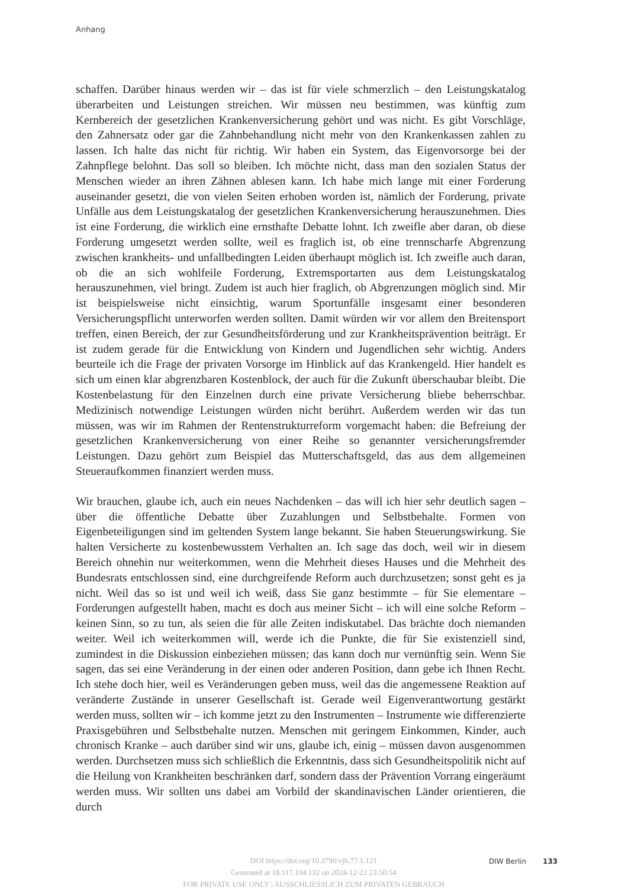Anhang
schaffen. Darüber hinaus werden wir – das ist für viele schmerzlich – den Leistungskatalog überarbeiten und Leistungen streichen. Wir müssen neu bestimmen, was künftig zum Kernbereich der gesetzlichen Krankenversicherung gehört und was nicht. Es gibt Vorschläge, den Zahnersatz oder gar die Zahnbehandlung nicht mehr von den Krankenkassen zahlen zu lassen. Ich halte das nicht für richtig. Wir haben ein System, das Eigenvorsorge bei der Zahnpflege belohnt. Das soll so bleiben. Ich möchte nicht, dass man den sozialen Status der Menschen wieder an ihren Zähnen ablesen kann. Ich habe mich lange mit einer Forderung auseinander gesetzt, die von vielen Seiten erhoben worden ist, nämlich der Forderung, private Unfälle aus dem Leistungskatalog der gesetzlichen Krankenversicherung herauszunehmen. Dies ist eine Forderung, die wirklich eine ernsthafte Debatte lohnt. Ich zweifle aber daran, ob diese Forderung umgesetzt werden sollte, weil es fraglich ist, ob eine trennscharfe Abgrenzung zwischen krankheits- und unfallbedingten Leiden überhaupt möglich ist. Ich zweifle auch daran, ob die an sich wohlfeile Forderung, Extremsportarten aus dem Leistungskatalog herauszunehmen, viel bringt. Zudem ist auch hier fraglich, ob Abgrenzungen möglich sind. Mir ist beispielsweise nicht einsichtig, warum Sportunfälle insgesamt einer besonderen Versicherungspflicht unterworfen werden sollten. Damit würden wir vor allem den Breitensport treffen, einen Bereich, der zur Gesundheitsförderung und zur Krankheitsprävention beiträgt. Er ist zudem gerade für die Entwicklung von Kindern und Jugendlichen sehr wichtig. Anders beurteile ich die Frage der privaten Vorsorge im Hinblick auf das Krankengeld. Hier handelt es sich um einen klar abgrenzbaren Kostenblock, der auch für die Zukunft überschaubar bleibt. Die Kostenbelastung für den Einzelnen durch eine private Versicherung bliebe beherrschbar. Medizinisch notwendige Leistungen würden nicht berührt. Außerdem werden wir das tun müssen, was wir im Rahmen der Rentenstrukturreform vorgemacht haben: die Befreiung der gesetzlichen Krankenversicherung von einer Reihe so genannter versicherungsfremder Leistungen. Dazu gehört zum Beispiel das Mutterschaftsgeld, das aus dem allgemeinen Steueraufkommen finanziert werden muss.
Wir brauchen, glaube ich, auch ein neues Nachdenken – das will ich hier sehr deutlich sagen – über die öffentliche Debatte über Zuzahlungen und Selbstbehalte. Formen von Eigenbeteiligungen sind im geltenden System lange bekannt. Sie haben Steuerungswirkung. Sie halten Versicherte zu kostenbewusstem Verhalten an. Ich sage das doch, weil wir in diesem Bereich ohnehin nur weiterkommen, wenn die Mehrheit dieses Hauses und die Mehrheit des Bundesrats entschlossen sind, eine durchgreifende Reform auch durchzusetzen; sonst geht es ja nicht. Weil das so ist und weil ich weiß, dass Sie ganz bestimmte – für Sie elementare – Forderungen aufgestellt haben, macht es doch aus meiner Sicht – ich will eine solche Reform – keinen Sinn, so zu tun, als seien die für alle Zeiten indiskutabel. Das brächte doch niemanden weiter. Weil ich weiterkommen will, werde ich die Punkte, die für Sie existenziell sind, zumindest in die Diskussion einbeziehen müssen; das kann doch nur vernünftig sein. Wenn Sie sagen, das sei eine Veränderung in der einen oder anderen Position, dann gebe ich Ihnen Recht. Ich stehe doch hier, weil es Veränderungen geben muss, weil das die angemessene Reaktion auf veränderte Zustände in unserer Gesellschaft ist. Gerade weil Eigenverantwortung gestärkt werden muss, sollten wir – ich komme jetzt zu den Instrumenten – Instrumente wie differenzierte Praxisgebühren und Selbstbehalte nutzen. Menschen mit geringem Einkommen, Kinder, auch chronisch Kranke – auch darüber sind wir uns, glaube ich, einig – müssen davon ausgenommen werden. Durchsetzen muss sich schließlich die Erkenntnis, dass sich Gesundheitspolitik nicht auf die Heilung von Krankheiten beschränken darf, sondern dass der Prävention Vorrang eingeräumt werden muss. Wir sollten uns dabei am Vorbild der skandinavischen Länder orientieren, die durch
DOI https://doi.org/10.3790/vjh.77.1.121
Generated at 18.117.104.132 on 2024-12-22 23:50:54
FOR PRIVATE USE ONLY | AUSSCHLIESSLICH ZUM PRIVATEN GEBRAUCH
DIW Berlin 133